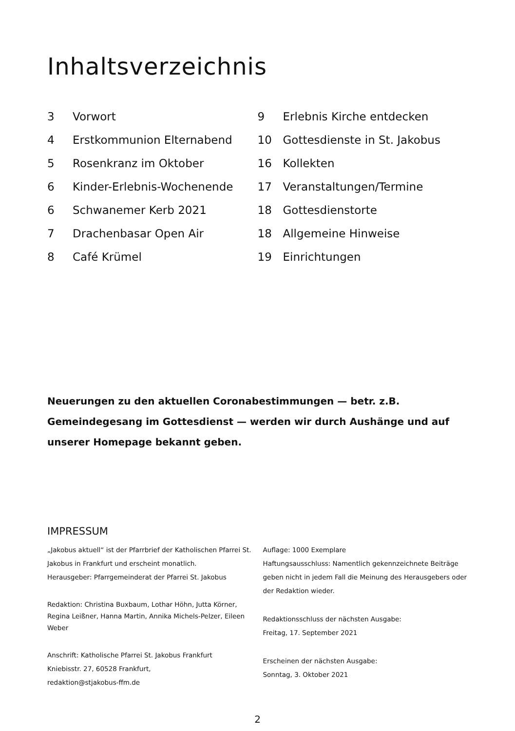Inhaltsverzeichnis
3 Vorwort
4 Erstkommunion Elternabend
5 Rosenkranz im Oktober
6 Kinder-Erlebnis-Wochenende
6 Schwanemer Kerb 2021
7 Drachenbasar Open Air
8 Café Krümel
9 Erlebnis Kirche entdecken
10 Gottesdienste in St. Jakobus
16 Kollekten
17 Veranstaltungen/Termine
18 Gottesdienstorte
18 Allgemeine Hinweise
19 Einrichtungen
Neuerungen zu den aktuellen Coronabestimmungen — betr. z.B. Gemeindegesang im Gottesdienst — werden wir durch Aushänge und auf unserer Homepage bekannt geben.
IMPRESSUM
„Jakobus aktuell“ ist der Pfarrbrief der Katholischen Pfarrei St. Jakobus in Frankfurt und erscheint monatlich.
Herausgeber: Pfarrgemeinderat der Pfarrei St. Jakobus
Redaktion: Christina Buxbaum, Lothar Höhn, Jutta Körner, Regina Leißner, Hanna Martin, Annika Michels-Pelzer, Eileen Weber
Anschrift: Katholische Pfarrei St. Jakobus Frankfurt
Kniebisstr. 27, 60528 Frankfurt,
redaktion@stjakobus-ffm.de
Auflage: 1000 Exemplare
Haftungsausschluss: Namentlich gekennzeichnete Beiträge geben nicht in jedem Fall die Meinung des Herausgebers oder der Redaktion wieder.
Redaktionsschluss der nächsten Ausgabe:
Freitag, 17. September 2021
Erscheinen der nächsten Ausgabe:
Sonntag, 3. Oktober 2021
2